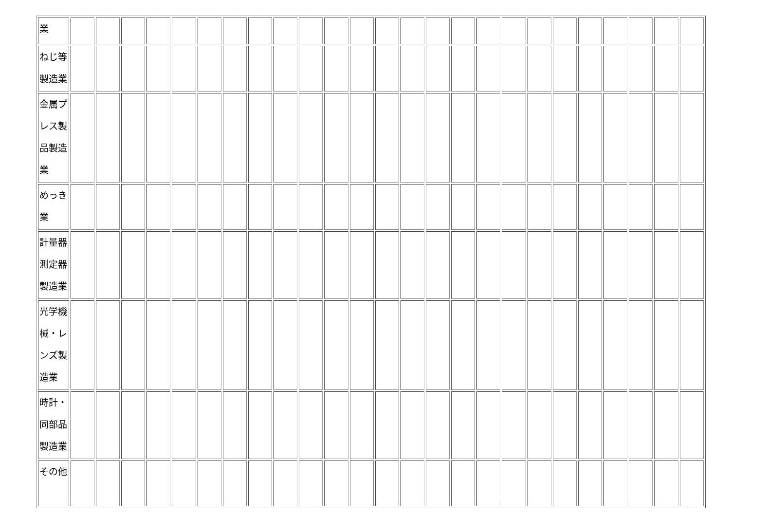| 業 | | | | | | | | | | | | | | | | | | | | | | | | | |
| ねじ等製造業 | | | | | | | | | | | | | | | | | | | | | | | | | |
| 金属プレス製品製造業 | | | | | | | | | | | | | | | | | | | | | | | | | |
| めっき業 | | | | | | | | | | | | | | | | | | | | | | | | | |
| 計量器測定器製造業 | | | | | | | | | | | | | | | | | | | | | | | | | |
| 光学機械・レンズ製造業 | | | | | | | | | | | | | | | | | | | | | | | | | |
| 時計・同部品製造業 | | | | | | | | | | | | | | | | | | | | | | | | | |
| その他 | | | | | | | | | | | | | | | | | | | | | | | | | |